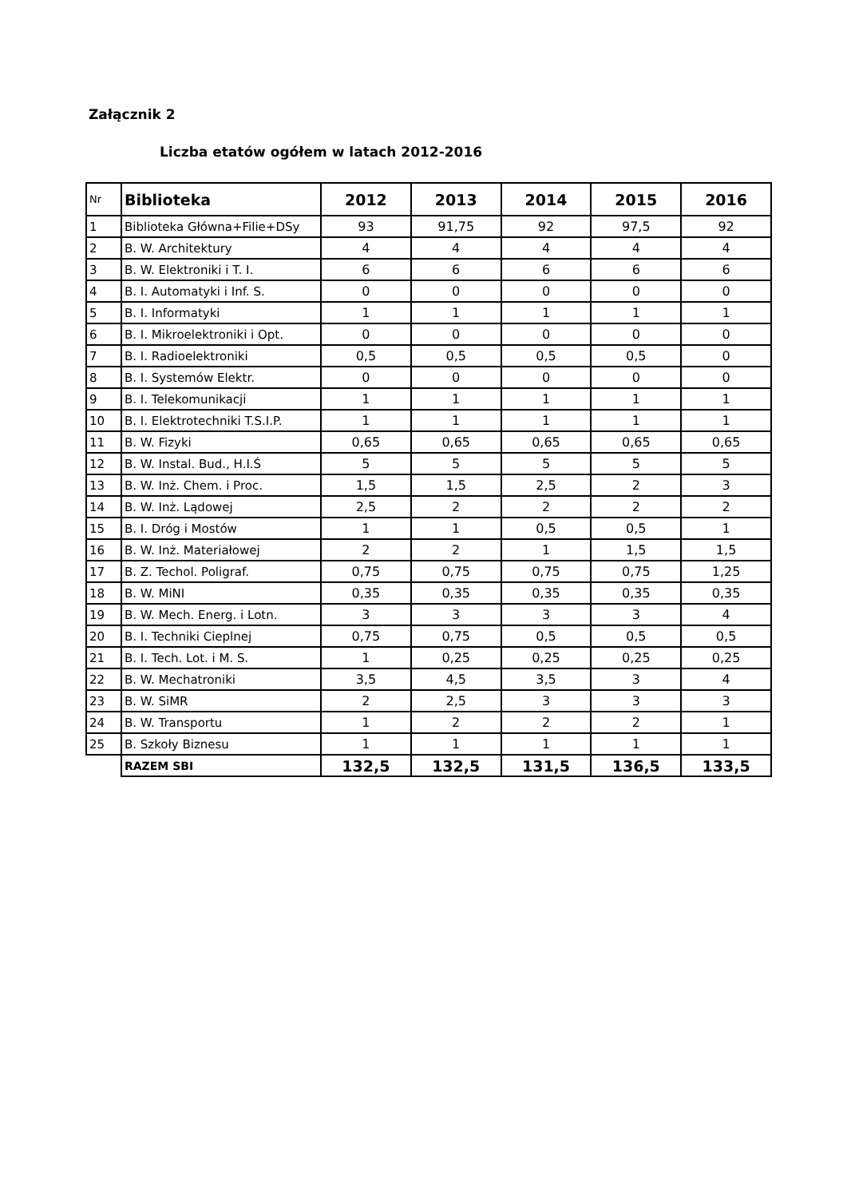Załącznik 2
Liczba etatów ogółem w latach 2012-2016
| Nr | Biblioteka | 2012 | 2013 | 2014 | 2015 | 2016 |
| 1 | Biblioteka Główna+Filie+DSy | 93 | 91,75 | 92 | 97,5 | 92 |
| 2 | B. W. Architektury | 4 | 4 | 4 | 4 | 4 |
| 3 | B. W. Elektroniki i T. I. | 6 | 6 | 6 | 6 | 6 |
| 4 | B. I. Automatyki i Inf. S. | 0 | 0 | 0 | 0 | 0 |
| 5 | B. I. Informatyki | 1 | 1 | 1 | 1 | 1 |
| 6 | B. I. Mikroelektroniki i Opt. | 0 | 0 | 0 | 0 | 0 |
| 7 | B. I. Radioelektroniki | 0,5 | 0,5 | 0,5 | 0,5 | 0 |
| 8 | B. I. Systemów Elektr. | 0 | 0 | 0 | 0 | 0 |
| 9 | B. I. Telekomunikacji | 1 | 1 | 1 | 1 | 1 |
| 10 | B. I. Elektrotechniki T.S.I.P. | 1 | 1 | 1 | 1 | 1 |
| 11 | B. W. Fizyki | 0,65 | 0,65 | 0,65 | 0,65 | 0,65 |
| 12 | B. W. Instal. Bud., H.I.Ś | 5 | 5 | 5 | 5 | 5 |
| 13 | B. W. Inż. Chem. i Proc. | 1,5 | 1,5 | 2,5 | 2 | 3 |
| 14 | B. W. Inż. Lądowej | 2,5 | 2 | 2 | 2 | 2 |
| 15 | B. I. Dróg i Mostów | 1 | 1 | 0,5 | 0,5 | 1 |
| 16 | B. W. Inż. Materiałowej | 2 | 2 | 1 | 1,5 | 1,5 |
| 17 | B. Z. Techol. Poligraf. | 0,75 | 0,75 | 0,75 | 0,75 | 1,25 |
| 18 | B. W. MiNI | 0,35 | 0,35 | 0,35 | 0,35 | 0,35 |
| 19 | B. W. Mech. Energ. i Lotn. | 3 | 3 | 3 | 3 | 4 |
| 20 | B. I. Techniki Cieplnej | 0,75 | 0,75 | 0,5 | 0,5 | 0,5 |
| 21 | B. I. Tech. Lot. i M. S. | 1 | 0,25 | 0,25 | 0,25 | 0,25 |
| 22 | B. W. Mechatroniki | 3,5 | 4,5 | 3,5 | 3 | 4 |
| 23 | B. W. SiMR | 2 | 2,5 | 3 | 3 | 3 |
| 24 | B. W. Transportu | 1 | 2 | 2 | 2 | 1 |
| 25 | B. Szkoły Biznesu | 1 | 1 | 1 | 1 | 1 |
| | RAZEM SBI | 132,5 | 132,5 | 131,5 | 136,5 | 133,5 |